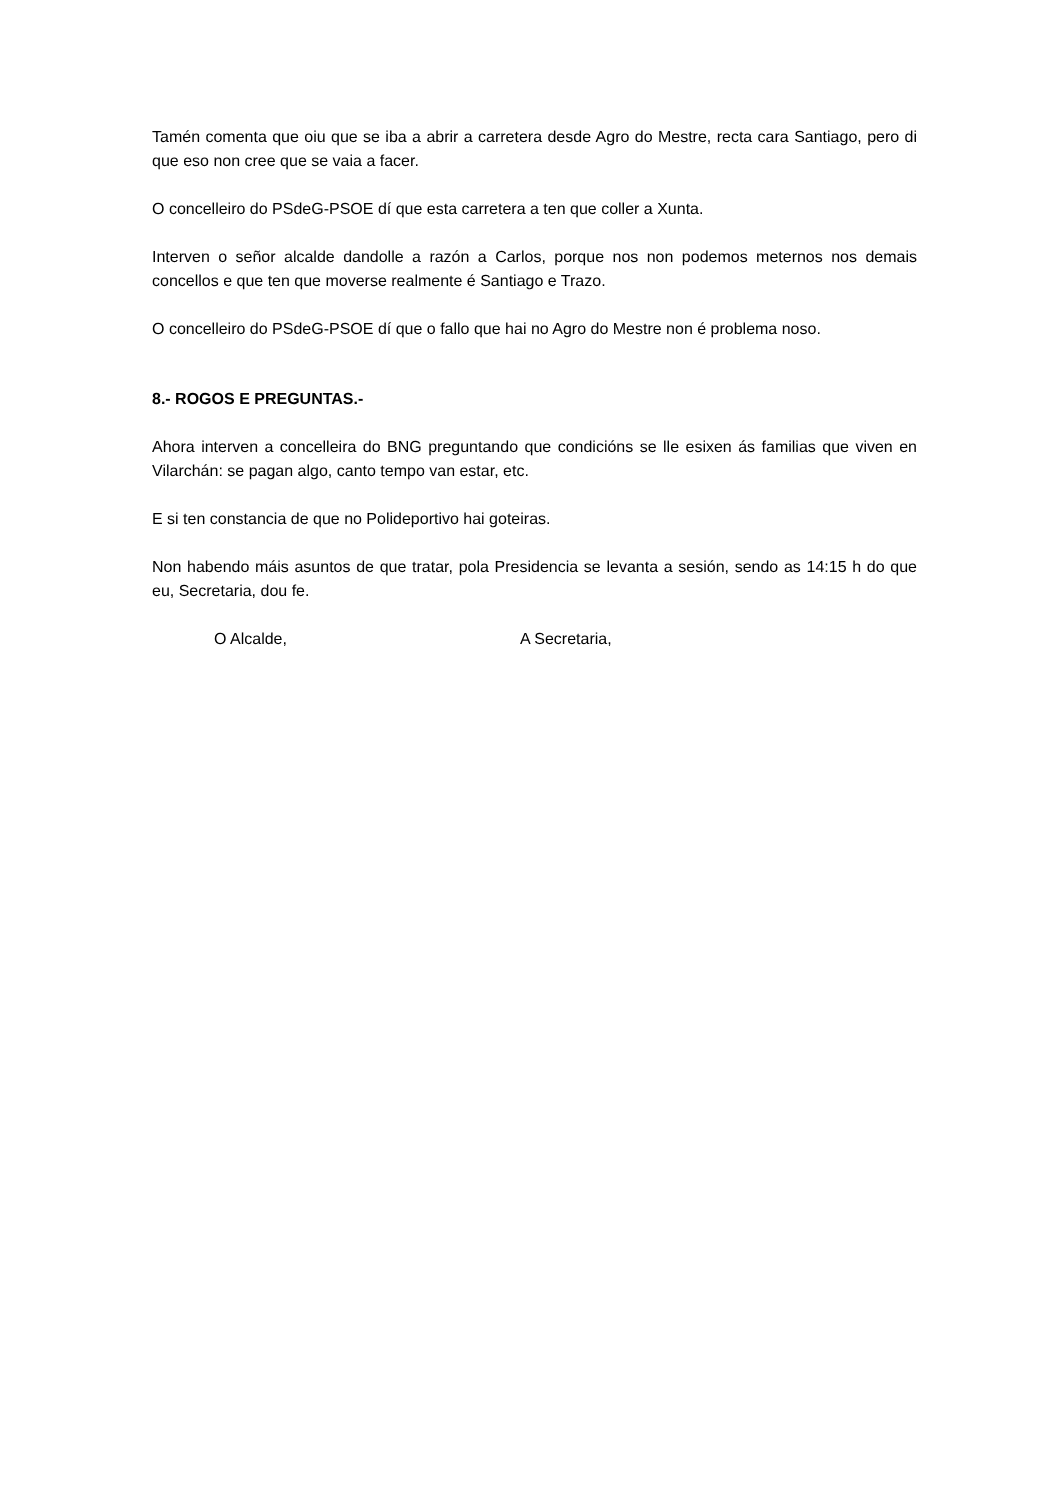Tamén comenta que oiu que se iba a abrir a carretera desde Agro do Mestre, recta cara Santiago, pero di que eso non cree que se vaia a facer.
O concelleiro do PSdeG-PSOE dí que esta carretera a ten que coller a Xunta.
Interven o señor alcalde dandolle a razón a Carlos, porque nos non podemos meternos nos demais concellos e que ten que moverse realmente é Santiago e Trazo.
O concelleiro do PSdeG-PSOE dí que o fallo que hai no Agro do Mestre non é problema noso.
8.- ROGOS E PREGUNTAS.-
Ahora interven a concelleira do BNG preguntando que condicións se lle esixen ás familias que viven en Vilarchán: se pagan algo, canto tempo van estar, etc.
E si ten constancia de que no Polideportivo hai goteiras.
Non habendo máis asuntos de que tratar, pola Presidencia se levanta a sesión, sendo as 14:15 h do que eu, Secretaria, dou fe.
O Alcalde, A Secretaria,